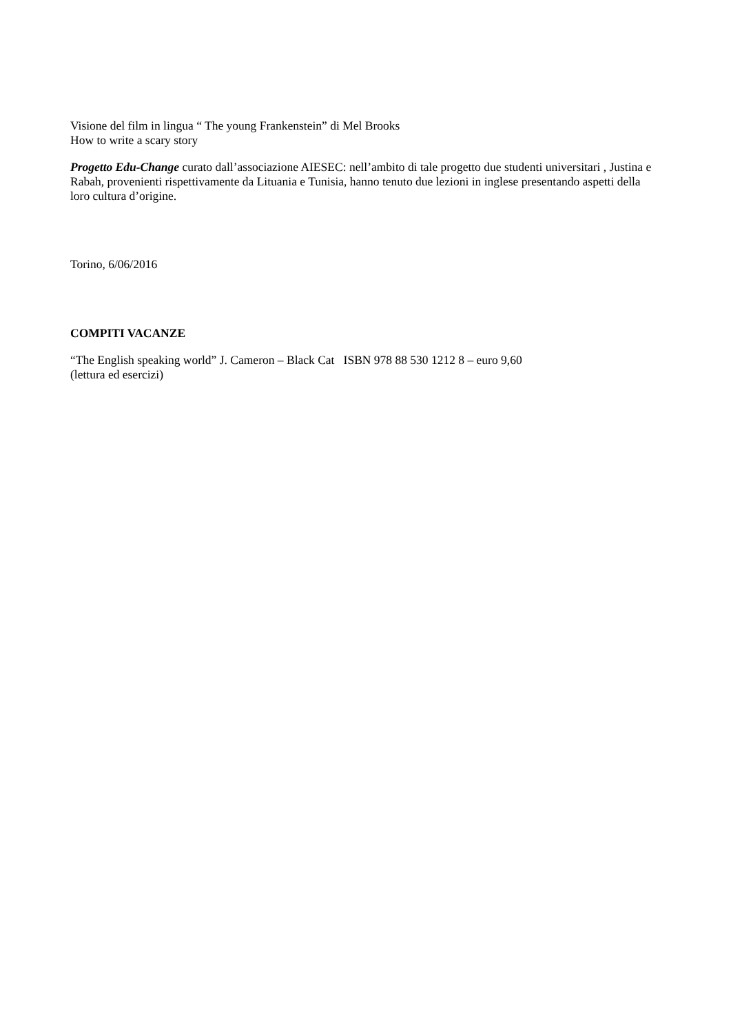Visione del film in lingua “ The young Frankenstein” di Mel Brooks
How to write a scary story
Progetto Edu-Change curato dall’associazione AIESEC: nell’ambito di tale progetto due studenti universitari , Justina e Rabah, provenienti rispettivamente da Lituania e Tunisia, hanno tenuto due lezioni in inglese presentando aspetti della loro cultura d’origine.
Torino, 6/06/2016
COMPITI VACANZE
“The English speaking world” J. Cameron – Black Cat ISBN 978 88 530 1212 8 – euro 9,60
(lettura ed esercizi)